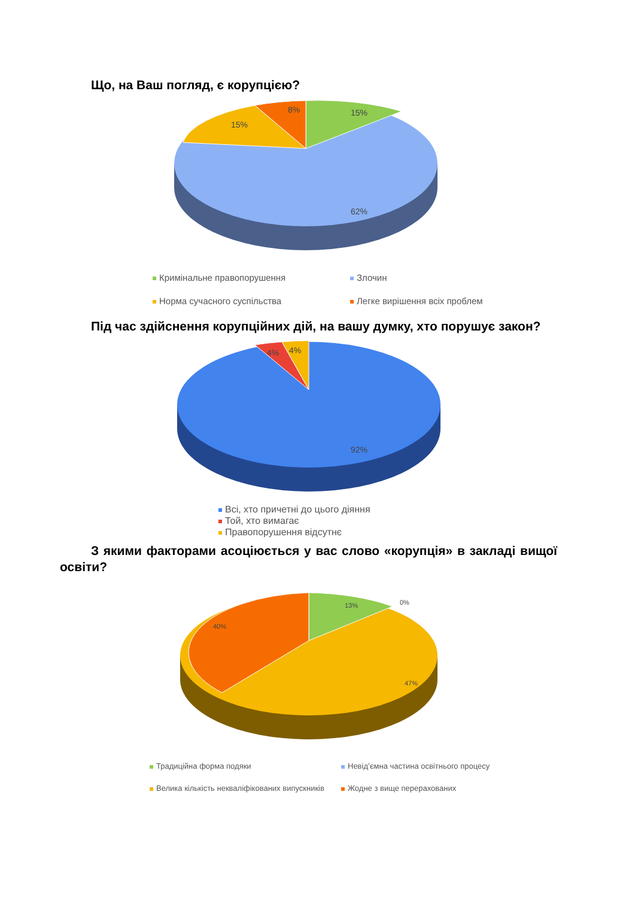Що, на Ваш погляд, є корупцією?
15%
8%
15%
62%
Кримінальне правопорушення
Злочин
Норма сучасного суспільства
Легке вирішення всіх проблем
Під час здійснення корупційних дій, на вашу думку, хто порушує закон?
4%
4%
92%
Всі, хто причетні до цього діяння
Той, хто вимагає
Правопорушення відсутнє
З якими факторами асоціюється у вас слово «корупція» в закладі вищої освіти?
13%
0%
40%
47%
Традиційна форма подяки
Невід’ємна частина освітнього процесу
Велика кількість некваліфікованих випускників
Жодне з вище перерахованих